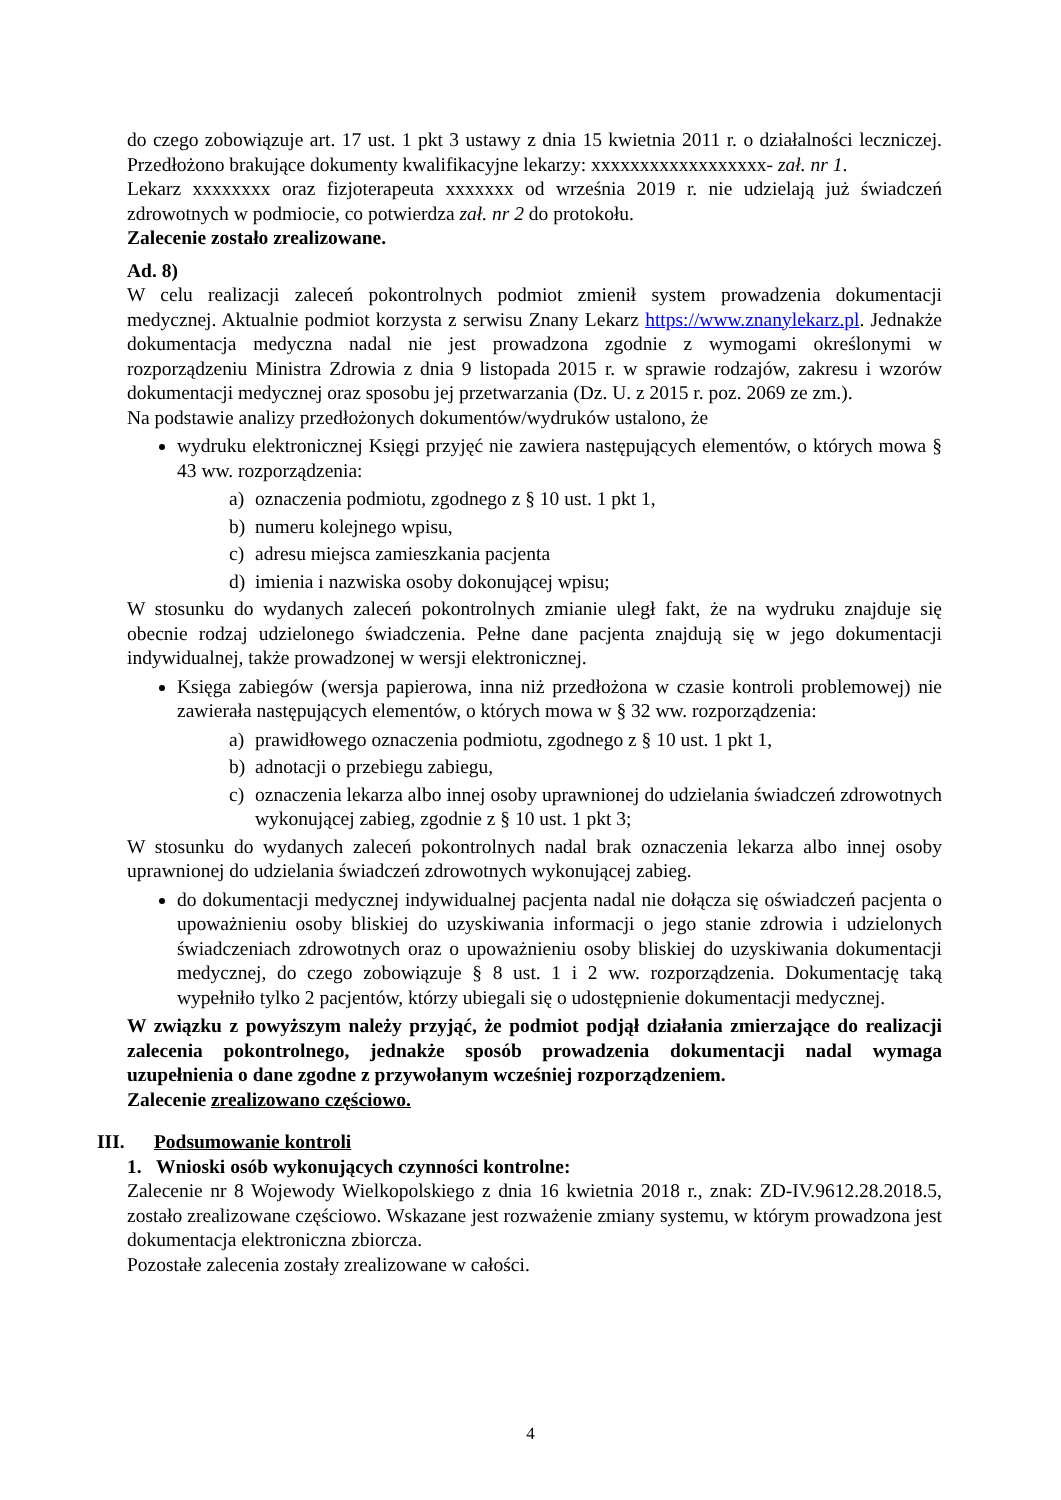do czego zobowiązuje art. 17 ust. 1 pkt 3 ustawy z dnia 15 kwietnia 2011 r. o działalności leczniczej. Przedłożono brakujące dokumenty kwalifikacyjne lekarzy: xxxxxxxxxxxxxxxxxx- zał. nr 1.
Lekarz xxxxxxxx oraz fizjoterapeuta xxxxxxx od września 2019 r. nie udzielają już świadczeń zdrowotnych w podmiocie, co potwierdza zał. nr 2 do protokołu.
Zalecenie zostało zrealizowane.
Ad. 8)
W celu realizacji zaleceń pokontrolnych podmiot zmienił system prowadzenia dokumentacji medycznej. Aktualnie podmiot korzysta z serwisu Znany Lekarz https://www.znanylekarz.pl. Jednakże dokumentacja medyczna nadal nie jest prowadzona zgodnie z wymogami określonymi w rozporządzeniu Ministra Zdrowia z dnia 9 listopada 2015 r. w sprawie rodzajów, zakresu i wzorów dokumentacji medycznej oraz sposobu jej przetwarzania (Dz. U. z 2015 r. poz. 2069 ze zm.).
Na podstawie analizy przedłożonych dokumentów/wydruków ustalono, że
wydruku elektronicznej Księgi przyjęć nie zawiera następujących elementów, o których mowa § 43 ww. rozporządzenia:
a) oznaczenia podmiotu, zgodnego z § 10 ust. 1 pkt 1,
b) numeru kolejnego wpisu,
c) adresu miejsca zamieszkania pacjenta
d) imienia i nazwiska osoby dokonującej wpisu;
W stosunku do wydanych zaleceń pokontrolnych zmianie uległ fakt, że na wydruku znajduje się obecnie rodzaj udzielonego świadczenia. Pełne dane pacjenta znajdują się w jego dokumentacji indywidualnej, także prowadzonej w wersji elektronicznej.
Księga zabiegów (wersja papierowa, inna niż przedłożona w czasie kontroli problemowej) nie zawierała następujących elementów, o których mowa w § 32 ww. rozporządzenia:
a) prawidłowego oznaczenia podmiotu, zgodnego z § 10 ust. 1 pkt 1,
b) adnotacji o przebiegu zabiegu,
c) oznaczenia lekarza albo innej osoby uprawnionej do udzielania świadczeń zdrowotnych wykonującej zabieg, zgodnie z § 10 ust. 1 pkt 3;
W stosunku do wydanych zaleceń pokontrolnych nadal brak oznaczenia lekarza albo innej osoby uprawnionej do udzielania świadczeń zdrowotnych wykonującej zabieg.
do dokumentacji medycznej indywidualnej pacjenta nadal nie dołącza się oświadczeń pacjenta o upoważnieniu osoby bliskiej do uzyskiwania informacji o jego stanie zdrowia i udzielonych świadczeniach zdrowotnych oraz o upoważnieniu osoby bliskiej do uzyskiwania dokumentacji medycznej, do czego zobowiązuje § 8 ust. 1 i 2 ww. rozporządzenia. Dokumentację taką wypełniło tylko 2 pacjentów, którzy ubiegali się o udostępnienie dokumentacji medycznej.
W związku z powyższym należy przyjąć, że podmiot podjął działania zmierzające do realizacji zalecenia pokontrolnego, jednakże sposób prowadzenia dokumentacji nadal wymaga uzupełnienia o dane zgodne z przywołanym wcześniej rozporządzeniem.
Zalecenie zrealizowano częściowo.
III. Podsumowanie kontroli
1. Wnioski osób wykonujących czynności kontrolne:
Zalecenie nr 8 Wojewody Wielkopolskiego z dnia 16 kwietnia 2018 r., znak: ZD-IV.9612.28.2018.5, zostało zrealizowane częściowo. Wskazane jest rozważenie zmiany systemu, w którym prowadzona jest dokumentacja elektroniczna zbiorcza.
Pozostałe zalecenia zostały zrealizowane w całości.
4